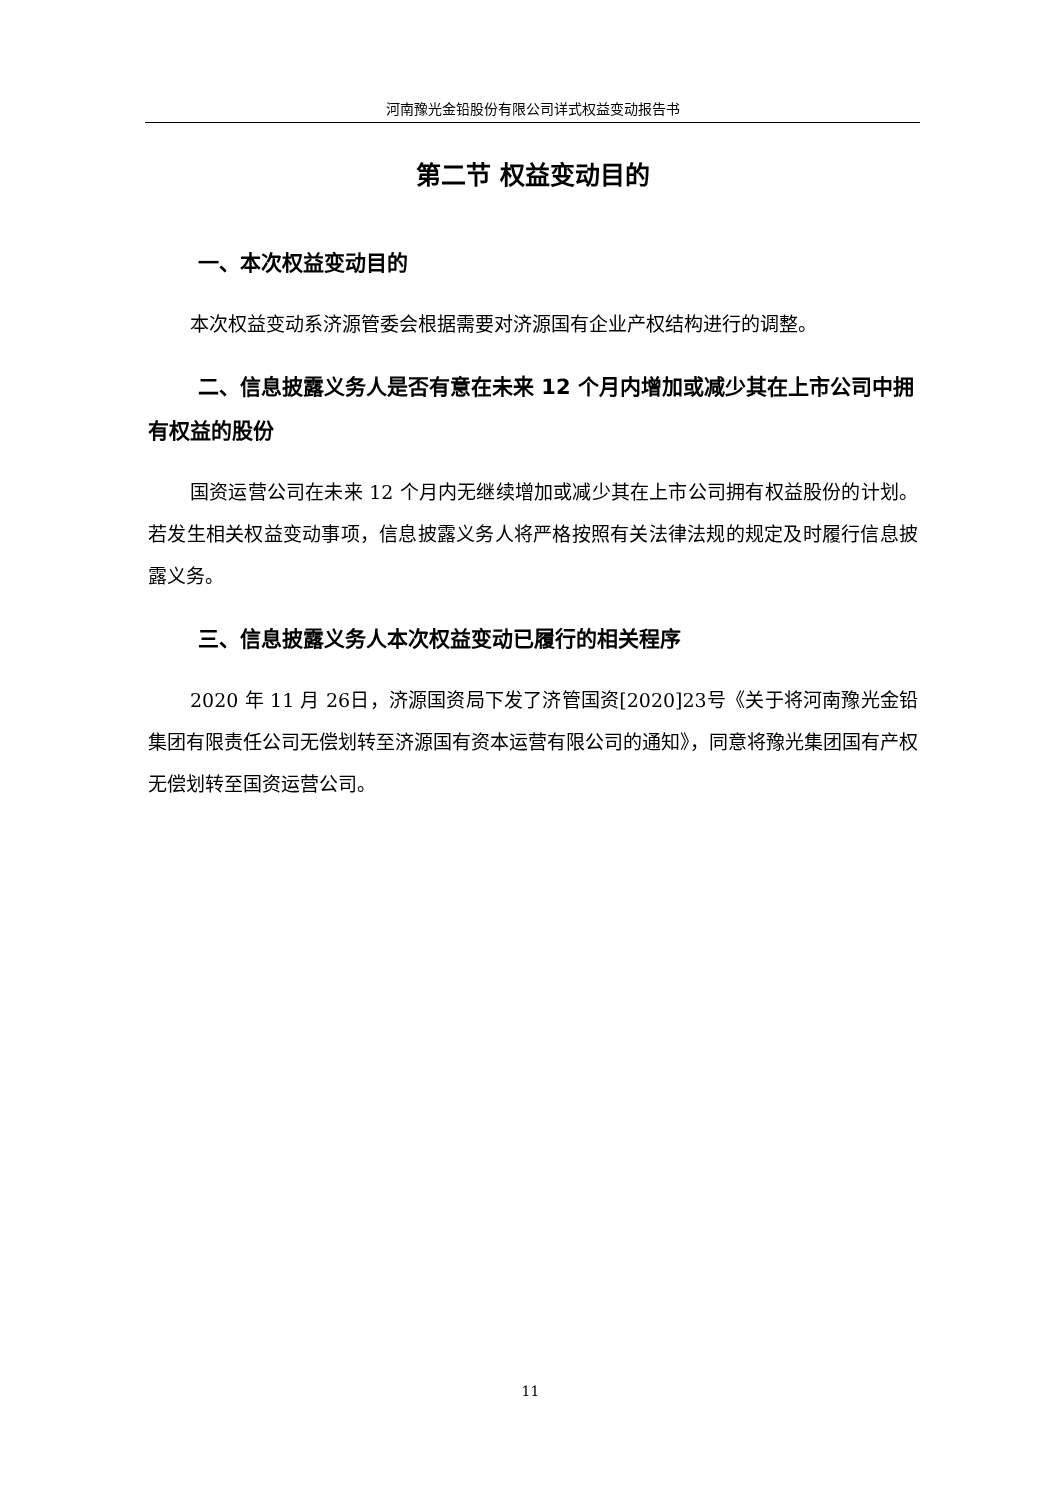河南豫光金铅股份有限公司详式权益变动报告书
第二节 权益变动目的
一、本次权益变动目的
本次权益变动系济源管委会根据需要对济源国有企业产权结构进行的调整。
二、信息披露义务人是否有意在未来 12 个月内增加或减少其在上市公司中拥有权益的股份
国资运营公司在未来 12 个月内无继续增加或减少其在上市公司拥有权益股份的计划。若发生相关权益变动事项，信息披露义务人将严格按照有关法律法规的规定及时履行信息披露义务。
三、信息披露义务人本次权益变动已履行的相关程序
2020 年 11 月 26日，济源国资局下发了济管国资[2020]23号《关于将河南豫光金铅集团有限责任公司无偿划转至济源国有资本运营有限公司的通知》，同意将豫光集团国有产权无偿划转至国资运营公司。
11